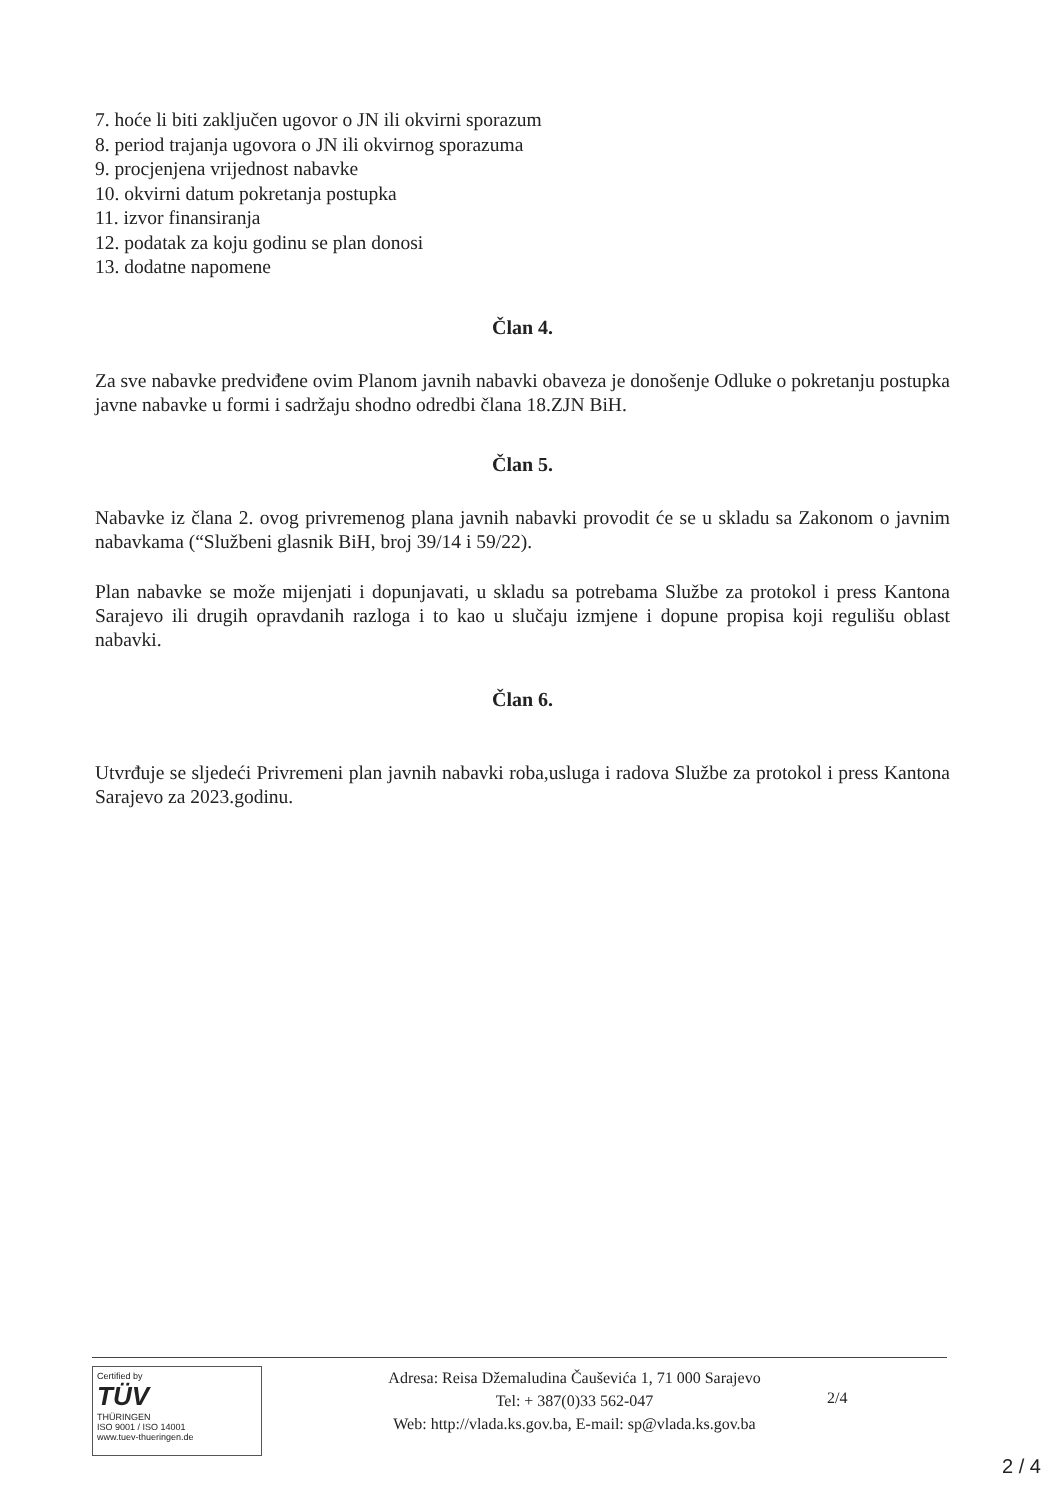7. hoće li biti zaključen ugovor o JN ili okvirni sporazum
8. period trajanja ugovora o JN ili okvirnog sporazuma
9. procjenjena vrijednost nabavke
10. okvirni datum pokretanja postupka
11. izvor finansiranja
12. podatak za koju godinu se plan donosi
13. dodatne napomene
Član 4.
Za sve nabavke predviđene ovim Planom javnih nabavki obaveza je donošenje Odluke o pokretanju postupka javne nabavke u formi i sadržaju shodno odredbi člana 18.ZJN BiH.
Član 5.
Nabavke iz člana 2. ovog privremenog plana javnih nabavki provodit će se u skladu sa Zakonom o javnim nabavkama (“Službeni glasnik BiH, broj 39/14 i 59/22).
Plan nabavke se može mijenjati i dopunjavati, u skladu sa potrebama Službe za protokol i press Kantona Sarajevo ili drugih opravdanih razloga i to kao u slučaju izmjene i dopune propisa koji regulišu oblast nabavki.
Član 6.
Utvrđuje se sljedeći Privremeni plan javnih nabavki roba,usluga i radova Službe za protokol i press Kantona Sarajevo za 2023.godinu.
Certified by
TÜV
THÜRINGEN
ISO 9001 / ISO 14001
www.tuev-thueringen.de
Adresa: Reisa Džemaludina Čauševića 1, 71 000 Sarajevo
Tel: + 387(0)33 562-047
Web: http://vlada.ks.gov.ba, E-mail: sp@vlada.ks.gov.ba
2/4
2 / 4